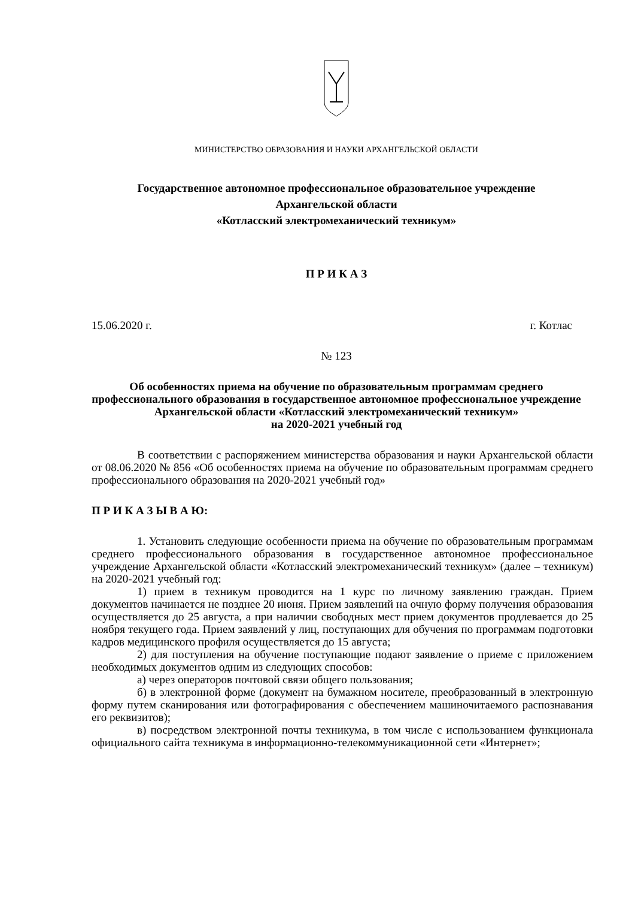МИНИСТЕРСТВО ОБРАЗОВАНИЯ И НАУКИ АРХАНГЕЛЬСКОЙ ОБЛАСТИ
Государственное автономное профессиональное образовательное учреждение
Архангельской области
«Котласский электромеханический техникум»
П Р И К А З
15.06.2020 г. г. Котлас
№ 123
Об особенностях приема на обучение по образовательным программам среднего профессионального образования в государственное автономное профессиональное учреждение Архангельской области «Котласский электромеханический техникум»
на 2020-2021 учебный год
В соответствии с распоряжением министерства образования и науки Архангельской области от 08.06.2020 № 856 «Об особенностях приема на обучение по образовательным программам среднего профессионального образования на 2020-2021 учебный год»
П Р И К А З Ы В А Ю:
1. Установить следующие особенности приема на обучение по образовательным программам среднего профессионального образования в государственное автономное профессиональное учреждение Архангельской области «Котласский электромеханический техникум» (далее – техникум) на 2020-2021 учебный год:
1) прием в техникум проводится на 1 курс по личному заявлению граждан. Прием документов начинается не позднее 20 июня. Прием заявлений на очную форму получения образования осуществляется до 25 августа, а при наличии свободных мест прием документов продлевается до 25 ноября текущего года. Прием заявлений у лиц, поступающих для обучения по программам подготовки кадров медицинского профиля осуществляется до 15 августа;
2) для поступления на обучение поступающие подают заявление о приеме с приложением необходимых документов одним из следующих способов:
а) через операторов почтовой связи общего пользования;
б) в электронной форме (документ на бумажном носителе, преобразованный в электронную форму путем сканирования или фотографирования с обеспечением машиночитаемого распознавания его реквизитов);
в) посредством электронной почты техникума, в том числе с использованием функционала официального сайта техникума в информационно-телекоммуникационной сети «Интернет»;